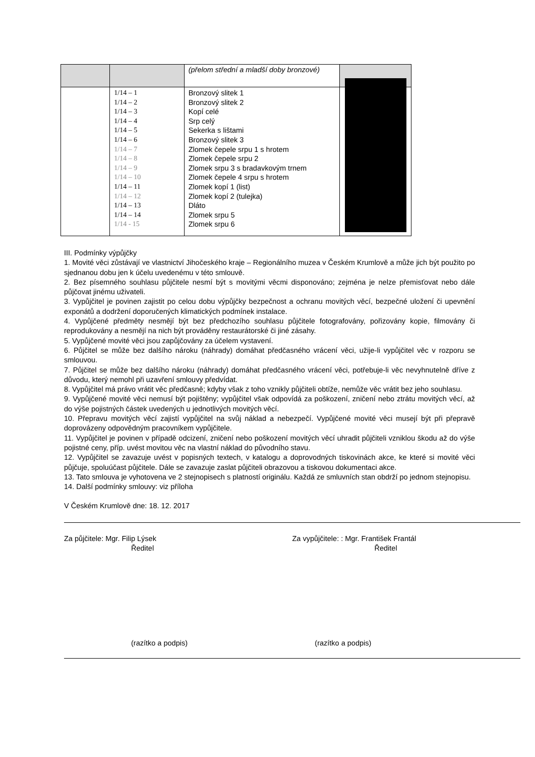| | | (přelom střední a mladší doby bronzové) | |
| | 1/14 – 1 1/14 – 2 1/14 – 3 1/14 – 4 1/14 – 5 1/14 – 6 1/14 – 7 1/14 – 8 1/14 – 9 1/14 – 10 1/14 – 11 1/14 – 12 1/14 – 13 1/14 – 14 1/14 - 15 | Bronzový slitek 1 Bronzový slitek 2 Kopí celé Srp celý Sekerka s lištami Bronzový slitek 3 Zlomek čepele srpu 1 s hrotem Zlomek čepele srpu 2 Zlomek srpu 3 s bradavkovým trnem Zlomek čepele 4 srpu s hrotem Zlomek kopí 1 (list) Zlomek kopí 2 (tulejka) Dláto Zlomek srpu 5 Zlomek srpu 6 | |
III. Podmínky výpůjčky
1. Movité věci zůstávají ve vlastnictví Jihočeského kraje – Regionálního muzea v Českém Krumlově a může jich být použito po sjednanou dobu jen k účelu uvedenému v této smlouvě.
2. Bez písemného souhlasu půjčitele nesmí být s movitými věcmi disponováno; zejména je nelze přemisťovat nebo dále půjčovat jinému uživateli.
3. Vypůjčitel je povinen zajistit po celou dobu výpůjčky bezpečnost a ochranu movitých věcí, bezpečné uložení či upevnění exponátů a dodržení doporučených klimatických podmínek instalace.
4. Vypůjčené předměty nesmějí být bez předchozího souhlasu půjčitele fotografovány, pořizovány kopie, filmovány či reprodukovány a nesmějí na nich být prováděny restaurátorské či jiné zásahy.
5. Vypůjčené movité věci jsou zapůjčovány za účelem vystavení.
6. Půjčitel se může bez dalšího nároku (náhrady) domáhat předčasného vrácení věci, užije-li vypůjčitel věc v rozporu se smlouvou.
7. Půjčitel se může bez dalšího nároku (náhrady) domáhat předčasného vrácení věci, potřebuje-li věc nevyhnutelně dříve z důvodu, který nemohl při uzavření smlouvy předvídat.
8. Vypůjčitel má právo vrátit věc předčasně; kdyby však z toho vznikly půjčiteli obtíže, nemůže věc vrátit bez jeho souhlasu.
9. Vypůjčené movité věci nemusí být pojištěny; vypůjčitel však odpovídá za poškození, zničení nebo ztrátu movitých věcí, až do výše pojistných částek uvedených u jednotlivých movitých věcí.
10. Přepravu movitých věcí zajistí vypůjčitel na svůj náklad a nebezpečí. Vypůjčené movité věci musejí být při přepravě doprovázeny odpovědným pracovníkem vypůjčitele.
11. Vypůjčitel je povinen v případě odcizení, zničení nebo poškození movitých věcí uhradit půjčiteli vzniklou škodu až do výše pojistné ceny, příp. uvést movitou věc na vlastní náklad do původního stavu.
12. Vypůjčitel se zavazuje uvést v popisných textech, v katalogu a doprovodných tiskovinách akce, ke které si movité věci půjčuje, spoluúčast půjčitele. Dále se zavazuje zaslat půjčiteli obrazovou a tiskovou dokumentaci akce.
13. Tato smlouva je vyhotovena ve 2 stejnopisech s platností originálu. Každá ze smluvních stan obdrží po jednom stejnopisu.
14. Další podmínky smlouvy: viz příloha
V Českém Krumlově dne: 18. 12. 2017
Za půjčitele: Mgr. Filip Lýsek
Ředitel
Za vypůjčitele: : Mgr. František Frantál
Ředitel
(razítko a podpis) (razítko a podpis)